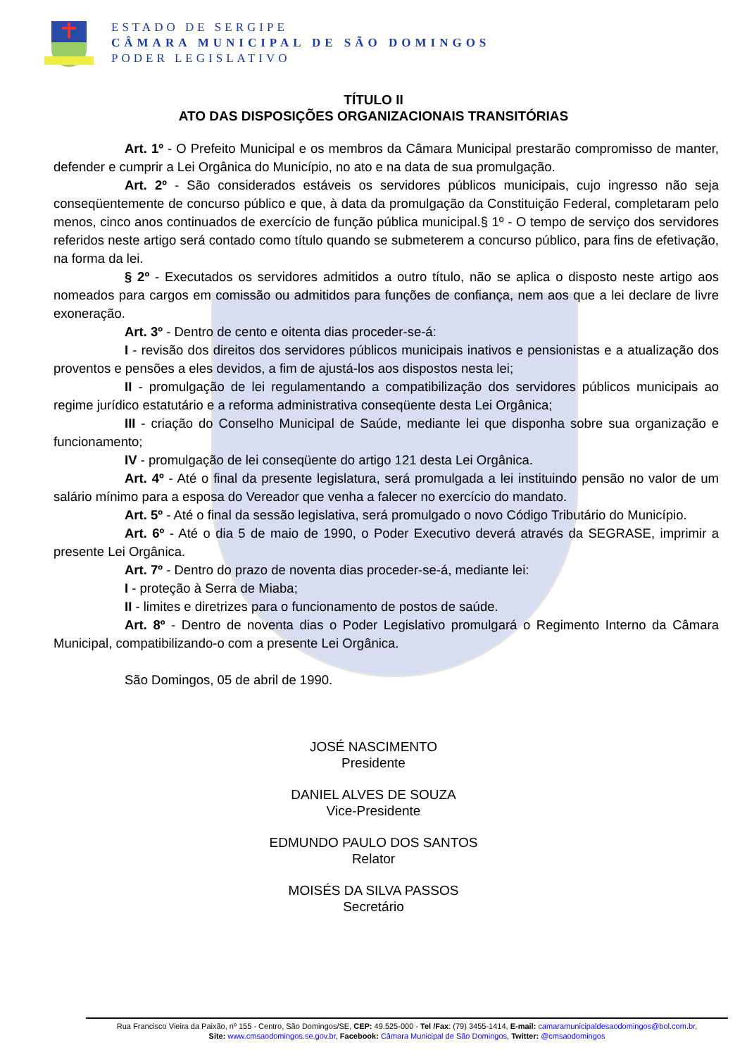ESTADO DE SERGIPE
CÂMARA MUNICIPAL DE SÃO DOMINGOS
PODER LEGISLATIVO
TÍTULO II
ATO DAS DISPOSIÇÕES ORGANIZACIONAIS TRANSITÓRIAS
Art. 1º - O Prefeito Municipal e os membros da Câmara Municipal prestarão compromisso de manter, defender e cumprir a Lei Orgânica do Município, no ato e na data de sua promulgação.
Art. 2º - São considerados estáveis os servidores públicos municipais, cujo ingresso não seja conseqüentemente de concurso público e que, à data da promulgação da Constituição Federal, completaram pelo menos, cinco anos continuados de exercício de função pública municipal.§ 1º - O tempo de serviço dos servidores referidos neste artigo será contado como título quando se submeterem a concurso público, para fins de efetivação, na forma da lei.
§ 2º - Executados os servidores admitidos a outro título, não se aplica o disposto neste artigo aos nomeados para cargos em comissão ou admitidos para funções de confiança, nem aos que a lei declare de livre exoneração.
Art. 3º - Dentro de cento e oitenta dias proceder-se-á:
I - revisão dos direitos dos servidores públicos municipais inativos e pensionistas e a atualização dos proventos e pensões a eles devidos, a fim de ajustá-los aos dispostos nesta lei;
II - promulgação de lei regulamentando a compatibilização dos servidores públicos municipais ao regime jurídico estatutário e a reforma administrativa conseqüente desta Lei Orgânica;
III - criação do Conselho Municipal de Saúde, mediante lei que disponha sobre sua organização e funcionamento;
IV - promulgação de lei conseqüente do artigo 121 desta Lei Orgânica.
Art. 4º - Até o final da presente legislatura, será promulgada a lei instituindo pensão no valor de um salário mínimo para a esposa do Vereador que venha a falecer no exercício do mandato.
Art. 5º - Até o final da sessão legislativa, será promulgado o novo Código Tributário do Município.
Art. 6º - Até o dia 5 de maio de 1990, o Poder Executivo deverá através da SEGRASE, imprimir a presente Lei Orgânica.
Art. 7º - Dentro do prazo de noventa dias proceder-se-á, mediante lei:
I - proteção à Serra de Miaba;
II - limites e diretrizes para o funcionamento de postos de saúde.
Art. 8º - Dentro de noventa dias o Poder Legislativo promulgará o Regimento Interno da Câmara Municipal, compatibilizando-o com a presente Lei Orgânica.
São Domingos, 05 de abril de 1990.
JOSÉ NASCIMENTO
Presidente
DANIEL ALVES DE SOUZA
Vice-Presidente
EDMUNDO PAULO DOS SANTOS
Relator
MOISÉS DA SILVA PASSOS
Secretário
Rua Francisco Vieira da Paixão, nº 155 - Centro, São Domingos/SE, CEP: 49.525-000 - Tel /Fax: (79) 3455-1414, E-mail: camaramunicipaldesaodomingos@bol.com.br,
Site: www.cmsaodomingos.se.gov.br, Facebook: Câmara Municipal de São Domingos, Twitter: @cmsaodomingos